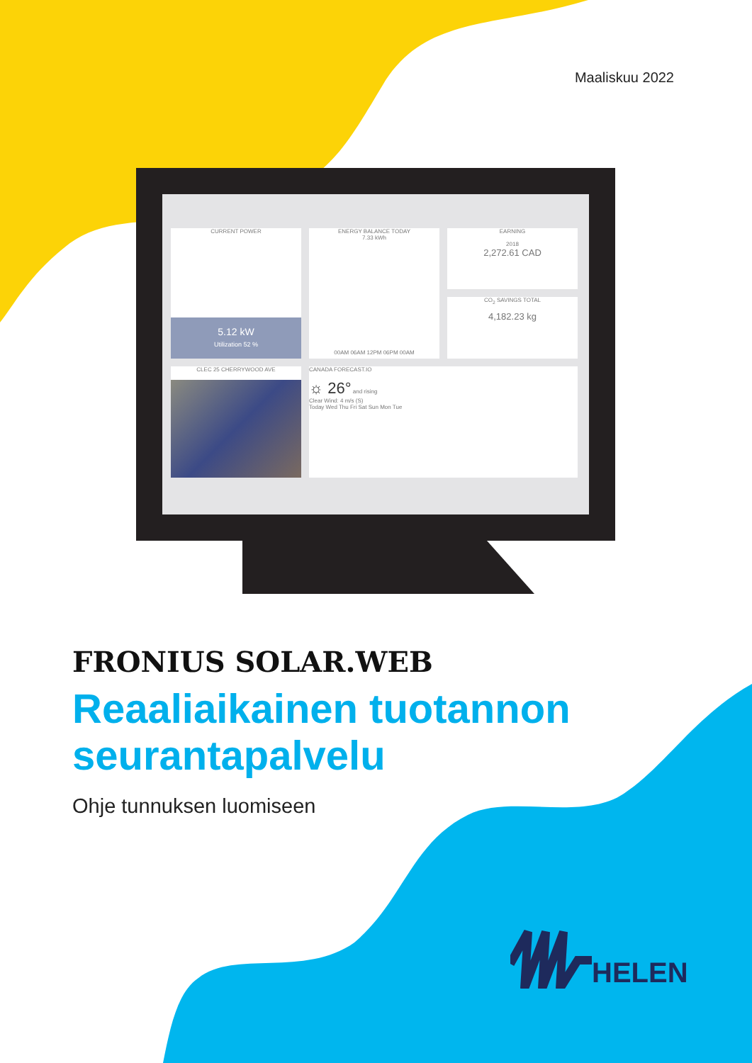Maaliskuu 2022
CURRENT POWER
5.12 kW
Utilization 52 %
ENERGY BALANCE TODAY
7.33 kWh
00AM 06AM 12PM 06PM 00AM
EARNING
2018
2,272.61 CAD
CO<sub>2</sub> SAVINGS TOTAL
4,182.23 kg
CLEC 25 CHERRYWOOD AVE
CANADA FORECAST.IO
☼ 26° and rising
Clear Wind: 4 m/s (S)
Today Wed Thu Fri Sat Sun Mon Tue
FRONIUS SOLAR.WEB
Reaaliaikainen tuotannon
seurantapalvelu
Ohje tunnuksen luomiseen
HELEN